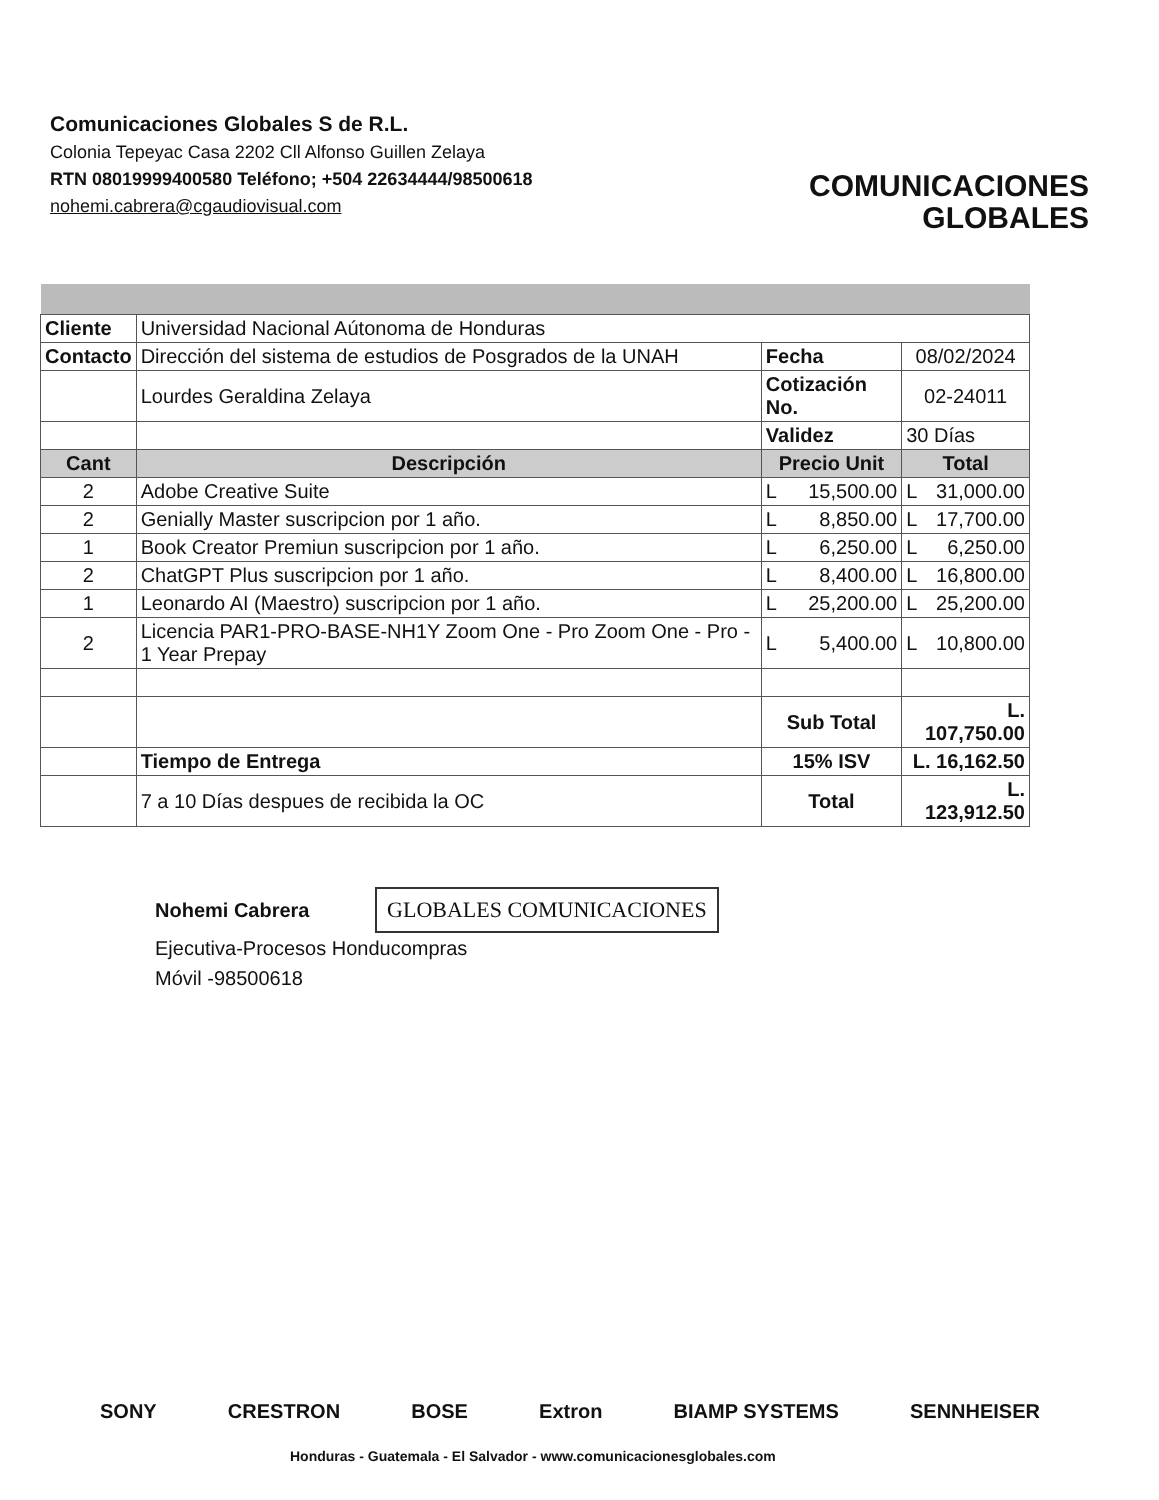Comunicaciones Globales S de R.L.
Colonia Tepeyac Casa 2202 Cll Alfonso Guillen Zelaya
RTN 08019999400580 Teléfono; +504 22634444/98500618
nohemi.cabrera@cgaudiovisual.com
COMUNICACIONES
GLOBALES
| Cliente | Universidad Nacional Aútonoma de Honduras | | |
| Contacto | Dirección del sistema de estudios de Posgrados de la UNAH | Fecha | 08/02/2024 |
| | Lourdes Geraldina Zelaya | Cotización No. | 02-24011 |
| | | Validez | 30 Días |
| Cant | Descripción | Precio Unit | Total |
| 2 | Adobe Creative Suite | L 15,500.00 | L 31,000.00 |
| 2 | Genially Master suscripcion por 1 año. | L 8,850.00 | L 17,700.00 |
| 1 | Book Creator Premiun suscripcion por 1 año. | L 6,250.00 | L 6,250.00 |
| 2 | ChatGPT Plus suscripcion por 1 año. | L 8,400.00 | L 16,800.00 |
| 1 | Leonardo AI (Maestro) suscripcion por 1 año. | L 25,200.00 | L 25,200.00 |
| 2 | Licencia PAR1-PRO-BASE-NH1Y Zoom One - Pro Zoom One - Pro - 1 Year Prepay | L 5,400.00 | L 10,800.00 |
| | | Sub Total | L. 107,750.00 |
| | Tiempo de Entrega | 15% ISV | L. 16,162.50 |
| | 7 a 10 Días despues de recibida la OC | Total | L. 123,912.50 |
Nohemi Cabrera GLOBALES COMUNICACIONES
Ejecutiva-Procesos Honducompras
Móvil -98500618
SONY CRESTRON BOSE Extron BIAMP SYSTEMS SENNHEISER
Honduras - Guatemala - El Salvador - www.comunicacionesglobales.com